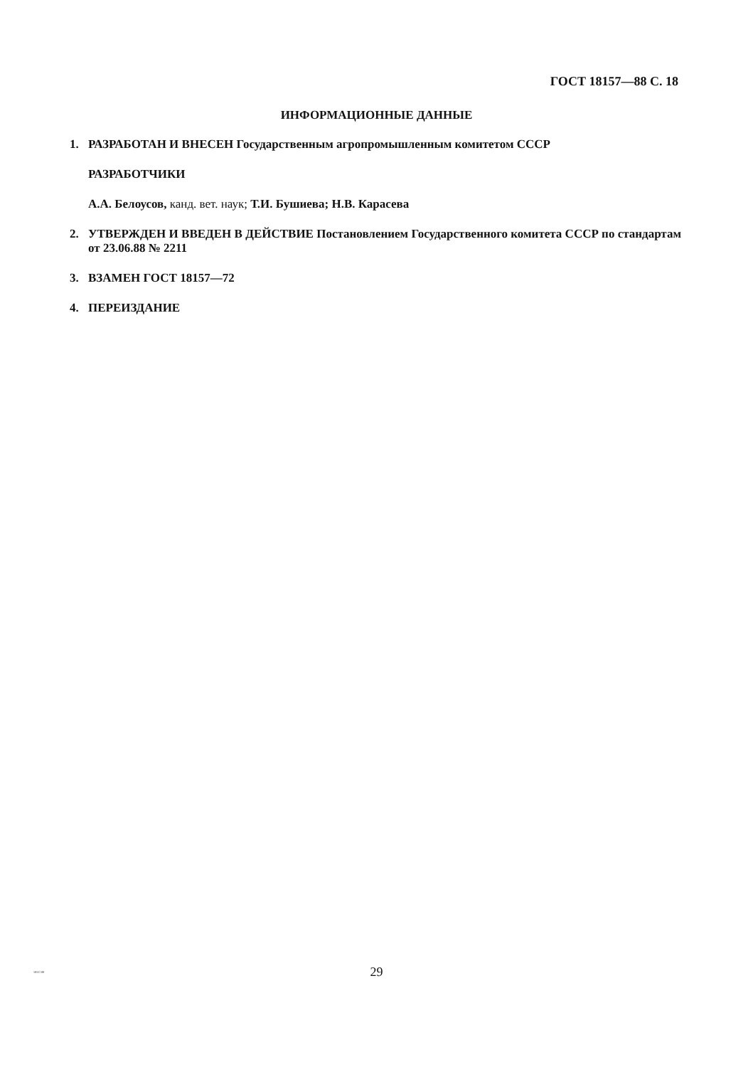ГОСТ 18157—88 С. 18
ИНФОРМАЦИОННЫЕ ДАННЫЕ
1. РАЗРАБОТАН И ВНЕСЕН Государственным агропромышленным комитетом СССР
РАЗРАБОТЧИКИ
А.А. Белоусов, канд. вет. наук; Т.И. Бушиева; Н.В. Карасева
2. УТВЕРЖДЕН И ВВЕДЕН В ДЕЙСТВИЕ Постановлением Государственного комитета СССР по стандартам от 23.06.88 № 2211
3. ВЗАМЕН ГОСТ 18157—72
4. ПЕРЕИЗДАНИЕ
18157-88
29